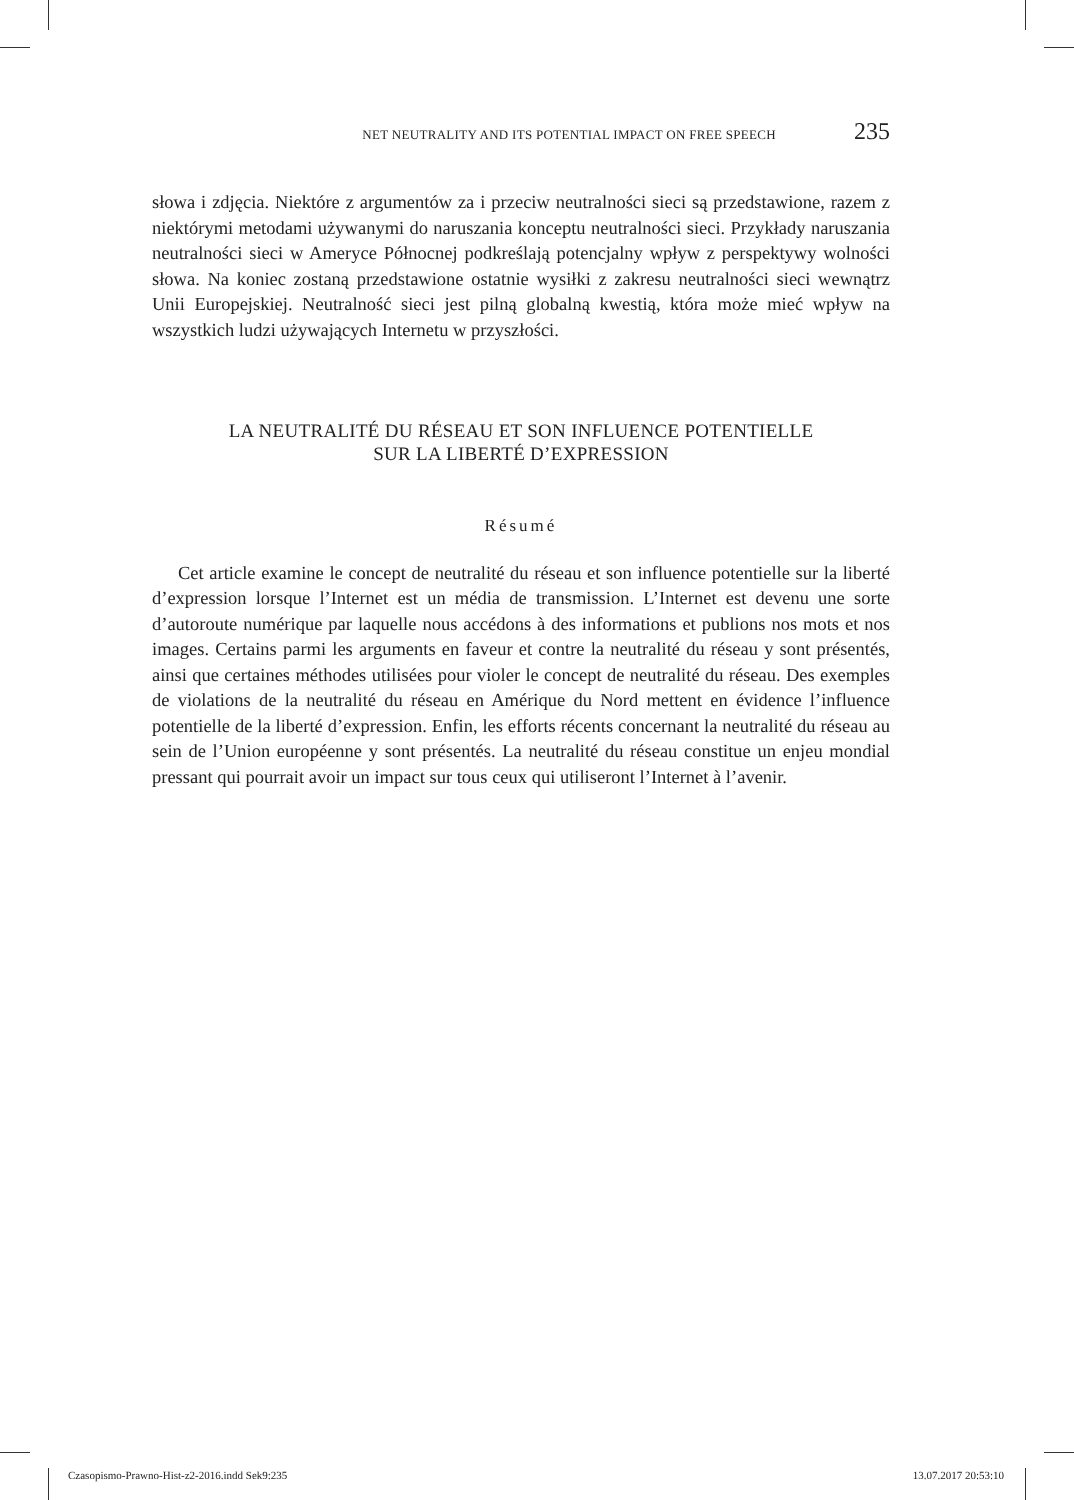NET NEUTRALITY AND ITS POTENTIAL IMPACT ON FREE SPEECH 235
słowa i zdjęcia. Niektóre z argumentów za i przeciw neutralności sieci są przedstawione, razem z niektórymi metodami używanymi do naruszania konceptu neutralności sieci. Przykłady naruszania neutralności sieci w Ameryce Północnej podkreślają potencjalny wpływ z perspektywy wolności słowa. Na koniec zostaną przedstawione ostatnie wysiłki z zakresu neutralności sieci wewnątrz Unii Europejskiej. Neutralność sieci jest pilną globalną kwestią, która może mieć wpływ na wszystkich ludzi używających Internetu w przyszłości.
LA NEUTRALITÉ DU RÉSEAU ET SON INFLUENCE POTENTIELLE
SUR LA LIBERTÉ D’EXPRESSION
Résumé
Cet article examine le concept de neutralité du réseau et son influence potentielle sur la liberté d’expression lorsque l’Internet est un média de transmission. L’Internet est devenu une sorte d’autoroute numérique par laquelle nous accédons à des informations et publions nos mots et nos images. Certains parmi les arguments en faveur et contre la neutralité du réseau y sont présentés, ainsi que certaines méthodes utilisées pour violer le concept de neutralité du réseau. Des exemples de violations de la neutralité du réseau en Amérique du Nord mettent en évidence l’influence potentielle de la liberté d’expression. Enfin, les efforts récents concernant la neutralité du réseau au sein de l’Union européenne y sont présentés. La neutralité du réseau constitue un enjeu mondial pressant qui pourrait avoir un impact sur tous ceux qui utiliseront l’Internet à l’avenir.
Czasopismo-Prawno-Hist-z2-2016.indd Sek9:235 13.07.2017 20:53:10